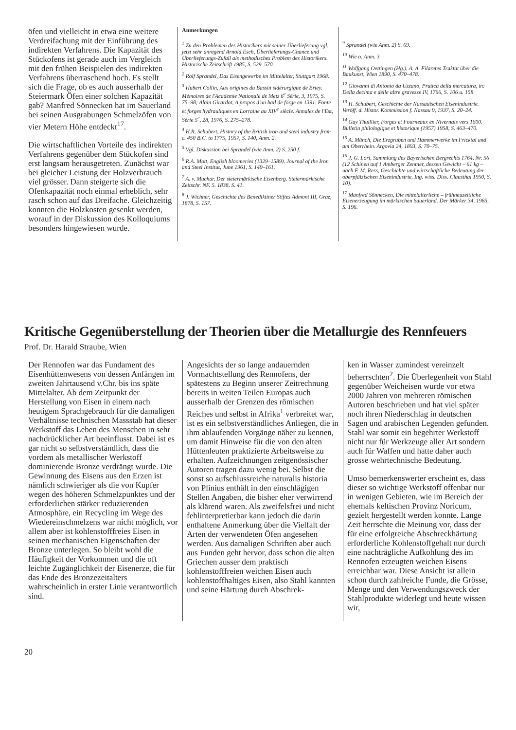öfen und vielleicht in etwa eine weitere Verdreifachung mit der Einführung des indirekten Verfahrens. Die Kapazität des Stückofens ist gerade auch im Vergleich mit den frühen Beispielen des indirekten Verfahrens überraschend hoch. Es stellt sich die Frage, ob es auch ausserhalb der Steiermark Öfen einer solchen Kapazität gab? Manfred Sönnecken hat im Sauerland bei seinen Ausgrabungen Schmelzöfen von vier Metern Höhe entdeckt<sup>17</sup>.
Die wirtschaftlichen Vorteile des indirekten Verfahrens gegenüber dem Stückofen sind erst langsam herausgetreten. Zunächst war bei gleicher Leistung der Holzverbrauch viel grösser. Dann steigerte sich die Ofenkapazität noch einmal erheblich, sehr rasch schon auf das Dreifache. Gleichzeitig konnten die Holzkosten gesenkt werden, worauf in der Diskussion des Kolloquiums besonders hingewiesen wurde.
Anmerkungen
<sup>1</sup> Zu den Problemen des Historikers mit seiner Überlieferung vgl. jetzt sehr anregend Arnold Esch, Überlieferungs-Chance und Überlieferungs-Zufall als methodisches Problem des Historikers. Historische Zeitschrift 1985, S. 529–570.
<sup>2</sup> Rolf Sprandel, Das Eisengewerbe im Mittelalter, Stuttgart 1968.
<sup>3</sup> Hubert Collin, Aux origines du Bassin sidérurgique de Briey. Mémoires de l'Academie Nationale de Metz 6<sup>e</sup> Série, 3, 1975, S. 75–98; Alain Girardot, A propos d'un bail de forge en 1391. Fonte et forges hydrauliques en Lorraine au XIV<sup>e</sup> siècle. Annales de l'Est, Série 5<sup>e</sup>, 28, 1976, S. 275–278.
<sup>4</sup> H.R. Schubert, History of the British iron and steel industry from c. 450 B.C. to 1775, 1957, S. 140, Anm. 2.
<sup>5</sup> Vgl. Diskussion bei Sprandel (wie Anm. 2) S. 250 f.
<sup>6</sup> R.A. Mott, English bloomeries (1329–1589). Journal of the Iron and Steel Institut, June 1961, S. 149–161.
<sup>7</sup> A. v. Muchar, Der steiermärkische Eisenberg. Steiermärkische Zeitschr. NF. 5. 1838, S. 41.
<sup>8</sup> J. Wichner, Geschichte des Benediktiner Stiftes Admont III, Graz, 1878, S. 157.
<sup>9</sup> Sprandel (wie Anm. 2) S. 69.
<sup>10</sup> Wie o. Anm. 3
<sup>11</sup> Wolfgang Oettingen (Hg.), A. A. Filaretes Traktat über die Baukunst, Wien 1890, S. 470–478.
<sup>12</sup> Giovanni di Antonio da Uzzano, Pratica della mercatura, in: Della decima e delle altre gravezze IV, 1766, S. 106 u. 158.
<sup>13</sup> H. Schubert, Geschichte der Nassauischen Eisenindustrie. Veröff. d. Histor. Kommission f. Nassau 9, 1937, S. 20–24.
<sup>14</sup> Guy Thuillier, Forges et Fourneaux en Nivernais vers 1600. Bulletin philologique et historique (1957) 1958, S. 463–470.
<sup>15</sup> A. Münch, Die Erzgruben und Hammerwerke im Fricktal und am Oberrhein. Argovia 24, 1893, S. 70–75.
<sup>16</sup> J. G. Lori, Sammlung des Bayerischen Bergrechts 1764, Nr. 56 (12 Schinen auf 1 Amberger Zentner, dessen Gewicht – 61 kg – nach F. M. Ress, Geschichte und wirtschaftliche Bedeutung der oberpfälzischen Eisenindustrie. Ing. wiss. Diss. Clausthal 1950, S. 10).
<sup>17</sup> Manfred Sönnecken, Die mittelalterliche – frühneuzeitliche Eisenerzeugung im märkischen Sauerland. Der Märker 34, 1985, S. 196.
Kritische Gegenüberstellung der Theorien über die Metallurgie des Rennfeuers
Prof. Dr. Harald Straube, Wien
Der Rennofen war das Fundament des Eisenhüttenwesens von dessen Anfängen im zweiten Jahrtausend v.Chr. bis ins späte Mittelalter. Ab dem Zeitpunkt der Herstellung von Eisen in einem nach heutigem Sprachgebrauch für die damaligen Verhältnisse technischen Massstab hat dieser Werkstoff das Leben des Menschen in sehr nachdrücklicher Art beeinflusst. Dabei ist es gar nicht so selbstverständlich, dass die vordem als metallischer Werkstoff dominierende Bronze verdrängt wurde. Die Gewinnung des Eisens aus den Erzen ist nämlich schwieriger als die von Kupfer wegen des höheren Schmelzpunktes und der erforderlichen stärker reduzierenden Atmosphäre, ein Recycling im Wege des Wiedereinschmelzens war nicht möglich, vor allem aber ist kohlenstofffreies Eisen in seinen mechanischen Eigenschaften der Bronze unterlegen. So bleibt wohl die Häufigkeit der Vorkommen und die oft leichte Zugänglichkeit der Eisenerze, die für das Ende des Bronzezeitalters wahrscheinlich in erster Linie verantwortlich sind.
Angesichts der so lange andauernden Vormachtstellung des Rennofens, der spätestens zu Beginn unserer Zeitrechnung bereits in weiten Teilen Europas auch ausserhalb der Grenzen des römischen Reiches und selbst in Afrika<sup>1</sup> verbreitet war, ist es ein selbstverständliches Anliegen, die in ihm ablaufenden Vorgänge näher zu kennen, um damit Hinweise für die von den alten Hüttenleuten praktizierte Arbeitsweise zu erhalten. Aufzeichnungen zeitgenössischer Autoren tragen dazu wenig bei. Selbst die sonst so aufschlussreiche naturalis historia von Plinius enthält in den einschlägigen Stellen Angaben, die bisher eher verwirrend als klärend waren. Als zweifelsfrei und nicht fehlinterpretierbar kann jedoch die darin enthaltene Anmerkung über die Vielfalt der Arten der verwendeten Öfen angesehen werden. Aus damaligen Schriften aber auch aus Funden geht hervor, dass schon die alten Griechen ausser dem praktisch kohlenstofffreien weichen Eisen auch kohlenstoffhaltiges Eisen, also Stahl kannten und seine Härtung durch Abschrek-
ken in Wasser zumindest vereinzelt beherrschten<sup>2</sup>. Die Überlegenheit von Stahl gegenüber Weicheisen wurde vor etwa 2000 Jahren von mehreren römischen Autoren beschrieben und hat viel später noch ihren Niederschlag in deutschen Sagen und arabischen Legenden gefunden. Stahl war somit ein begehrter Werkstoff nicht nur für Werkzeuge aller Art sondern auch für Waffen und hatte daher auch grosse wehrtechnische Bedeutung.
Umso bemerkenswerter erscheint es, dass dieser so wichtige Werkstoff offenbar nur in wenigen Gebieten, wie im Bereich der ehemals keltischen Provinz Noricum, gezielt hergestellt werden konnte. Lange Zeit herrschte die Meinung vor, dass der für eine erfolgreiche Abschreckhärtung erforderliche Kohlenstoffgehalt nur durch eine nachträgliche Aufkohlung des im Rennofen erzeugten weichen Eisens erreichbar war. Diese Ansicht ist allein schon durch zahlreiche Funde, die Grösse, Menge und den Verwendungszweck der Stahlprodukte widerlegt und heute wissen wir,
20